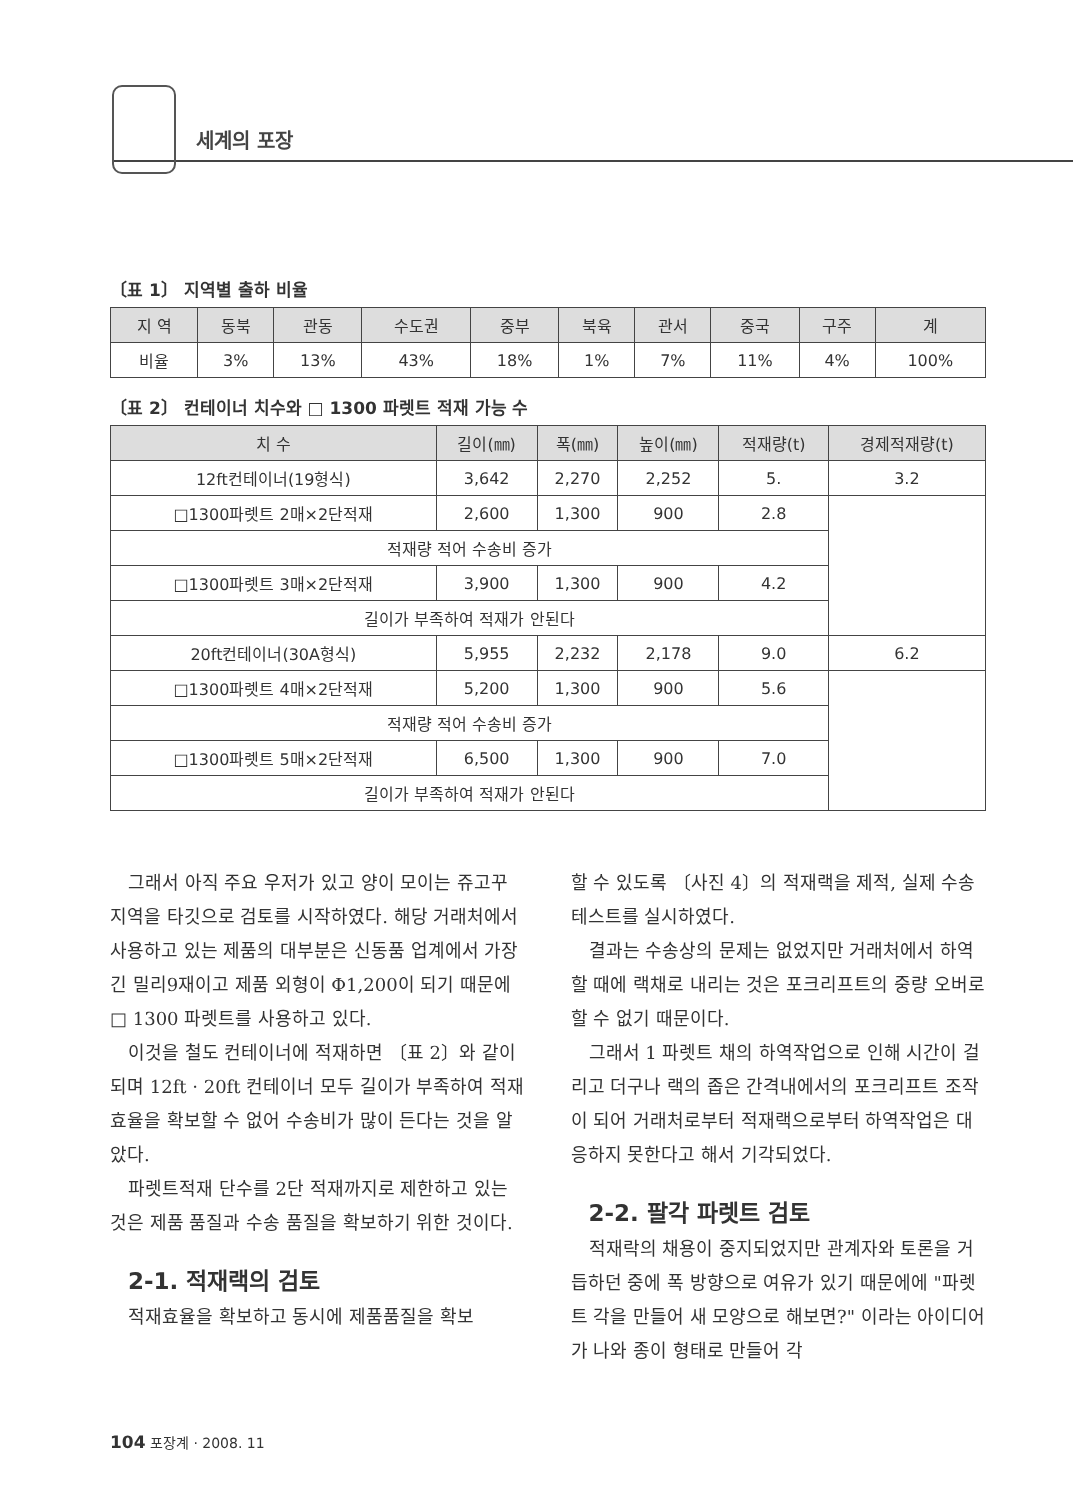세계의 포장
〔표 1〕 지역별 출하 비율
| 지 역 | 동북 | 관동 | 수도권 | 중부 | 북육 | 관서 | 중국 | 구주 | 계 |
| --- | --- | --- | --- | --- | --- | --- | --- | --- | --- |
| 비율 | 3% | 13% | 43% | 18% | 1% | 7% | 11% | 4% | 100% |
〔표 2〕 컨테이너 치수와 □ 1300 파렛트 적재 가능 수
| 치 수 | 길이(㎜) | 폭(㎜) | 높이(㎜) | 적재량(t) | 경제적재량(t) |
| --- | --- | --- | --- | --- | --- |
| 12ft컨테이너(19형식) | 3,642 | 2,270 | 2,252 | 5. | 3.2 |
| □1300파렛트 2매×2단적재 | 2,600 | 1,300 | 900 | 2.8 | |
| 적재량 적어 수송비 증가 | | | | | |
| □1300파렛트 3매×2단적재 | 3,900 | 1,300 | 900 | 4.2 | |
| 길이가 부족하여 적재가 안된다 | | | | | |
| 20ft컨테이너(30A형식) | 5,955 | 2,232 | 2,178 | 9.0 | 6.2 |
| □1300파렛트 4매×2단적재 | 5,200 | 1,300 | 900 | 5.6 | |
| 적재량 적어 수송비 증가 | | | | | |
| □1300파렛트 5매×2단적재 | 6,500 | 1,300 | 900 | 7.0 | |
| 길이가 부족하여 적재가 안된다 | | | | | |
그래서 아직 주요 우저가 있고 양이 모이는 쥬고꾸 지역을 타깃으로 검토를 시작하였다. 해당 거래처에서 사용하고 있는 제품의 대부분은 신동품 업계에서 가장 긴 밀리9재이고 제품 외형이 Φ1,200이 되기 때문에 □ 1300 파렛트를 사용하고 있다.
이것을 철도 컨테이너에 적재하면 〔표 2〕와 같이 되며 12ft · 20ft 컨테이너 모두 길이가 부족하여 적재 효율을 확보할 수 없어 수송비가 많이 든다는 것을 알았다.
파렛트적재 단수를 2단 적재까지로 제한하고 있는 것은 제품 품질과 수송 품질을 확보하기 위한 것이다.
2-1. 적재랙의 검토
적재효율을 확보하고 동시에 제품품질을 확보
할 수 있도록 〔사진 4〕의 적재랙을 제적, 실제 수송테스트를 실시하였다.
결과는 수송상의 문제는 없었지만 거래처에서 하역할 때에 랙채로 내리는 것은 포크리프트의 중량 오버로 할 수 없기 때문이다.
그래서 1 파렛트 채의 하역작업으로 인해 시간이 걸리고 더구나 랙의 좁은 간격내에서의 포크리프트 조작이 되어 거래처로부터 적재랙으로부터 하역작업은 대응하지 못한다고 해서 기각되었다.
2-2. 팔각 파렛트 검토
적재락의 채용이 중지되었지만 관계자와 토론을 거듭하던 중에 폭 방향으로 여유가 있기 때문에에 "파렛트 각을 만들어 새 모양으로 해보면?" 이라는 아이디어가 나와 종이 형태로 만들어 각
104 포장계 · 2008. 11